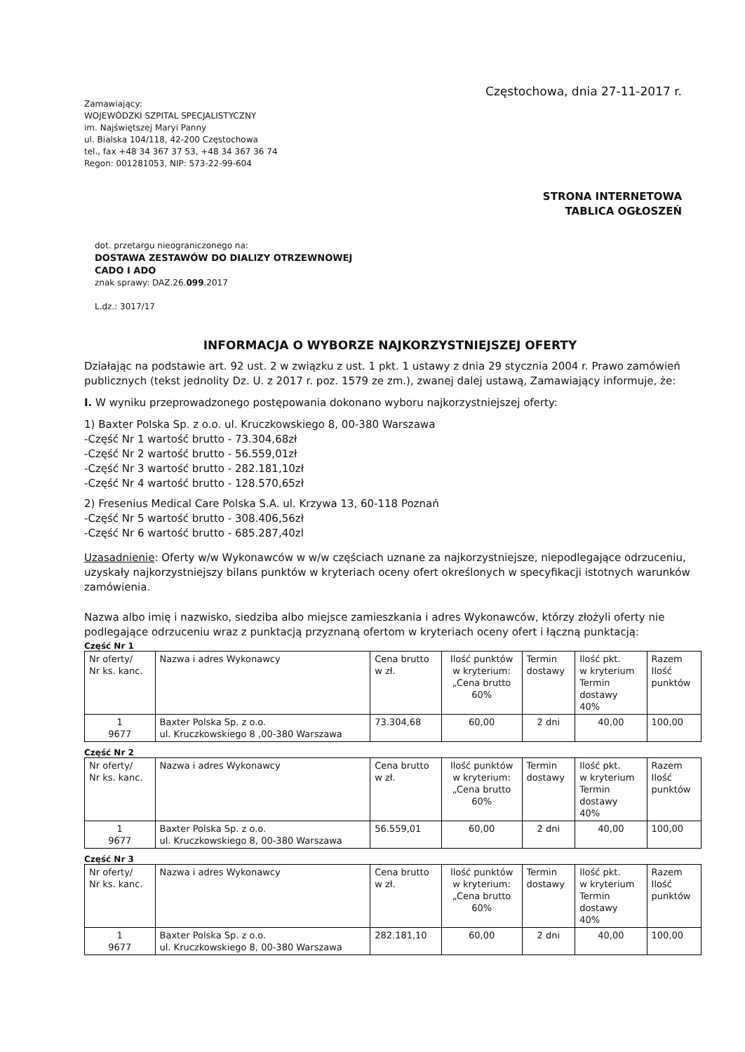Częstochowa, dnia 27-11-2017 r.
Zamawiający:
WOJEWÓDZKI SZPITAL SPECJALISTYCZNY
im. Najświętszej Maryi Panny
ul. Bialska 104/118, 42-200 Częstochowa
tel., fax +48 34 367 37 53, +48 34 367 36 74
Regon: 001281053, NIP: 573-22-99-604
STRONA INTERNETOWA
TABLICA OGŁOSZEŃ
dot. przetargu nieograniczonego na:
DOSTAWA ZESTAWÓW DO DIALIZY OTRZEWNOWEJ
CADO I ADO
znak sprawy: DAZ.26.099.2017
L.dz.: 3017/17
INFORMACJA O WYBORZE NAJKORZYSTNIEJSZEJ OFERTY
Działając na podstawie art. 92 ust. 2 w związku z ust. 1 pkt. 1 ustawy z dnia 29 stycznia 2004 r. Prawo zamówień publicznych (tekst jednolity Dz. U. z 2017 r. poz. 1579 ze zm.), zwanej dalej ustawą, Zamawiający informuje, że:
I. W wyniku przeprowadzonego postępowania dokonano wyboru najkorzystniejszej oferty:
1) Baxter Polska Sp. z o.o. ul. Kruczkowskiego 8, 00-380 Warszawa
-Część Nr 1 wartość brutto - 73.304,68zł
-Część Nr 2 wartość brutto - 56.559,01zł
-Część Nr 3 wartość brutto - 282.181,10zł
-Część Nr 4 wartość brutto - 128.570,65zł
2) Fresenius Medical Care Polska S.A. ul. Krzywa 13, 60-118 Poznań
-Część Nr 5 wartość brutto - 308.406,56zł
-Część Nr 6 wartość brutto - 685.287,40zl
Uzasadnienie: Oferty w/w Wykonawców w w/w częściach uznane za najkorzystniejsze, niepodlegające odrzuceniu, uzyskały najkorzystniejszy bilans punktów w kryteriach oceny ofert określonych w specyfikacji istotnych warunków zamówienia.
Nazwa albo imię i nazwisko, siedziba albo miejsce zamieszkania i adres Wykonawców, którzy złożyli oferty nie podlegające odrzuceniu wraz z punktacją przyznaną ofertom w kryteriach oceny ofert i łączną punktacją:
Część Nr 1
| Nr oferty/ Nr ks. kanc. | Nazwa i adres Wykonawcy | Cena brutto w zł. | Ilość punktów w kryterium: „Cena brutto 60% | Termin dostawy | Ilość pkt. w kryterium Termin dostawy 40% | Razem Ilość punktów |
| --- | --- | --- | --- | --- | --- | --- |
| 1 9677 | Baxter Polska Sp. z o.o. ul. Kruczkowskiego 8 ,00-380 Warszawa | 73.304,68 | 60,00 | 2 dni | 40,00 | 100,00 |
Część Nr 2
| Nr oferty/ Nr ks. kanc. | Nazwa i adres Wykonawcy | Cena brutto w zł. | Ilość punktów w kryterium: „Cena brutto 60% | Termin dostawy | Ilość pkt. w kryterium Termin dostawy 40% | Razem Ilość punktów |
| --- | --- | --- | --- | --- | --- | --- |
| 1 9677 | Baxter Polska Sp. z o.o. ul. Kruczkowskiego 8, 00-380 Warszawa | 56.559,01 | 60,00 | 2 dni | 40,00 | 100,00 |
Część Nr 3
| Nr oferty/ Nr ks. kanc. | Nazwa i adres Wykonawcy | Cena brutto w zł. | Ilość punktów w kryterium: „Cena brutto 60% | Termin dostawy | Ilość pkt. w kryterium Termin dostawy 40% | Razem Ilość punktów |
| --- | --- | --- | --- | --- | --- | --- |
| 1 9677 | Baxter Polska Sp. z o.o. ul. Kruczkowskiego 8, 00-380 Warszawa | 282.181,10 | 60,00 | 2 dni | 40,00 | 100,00 |